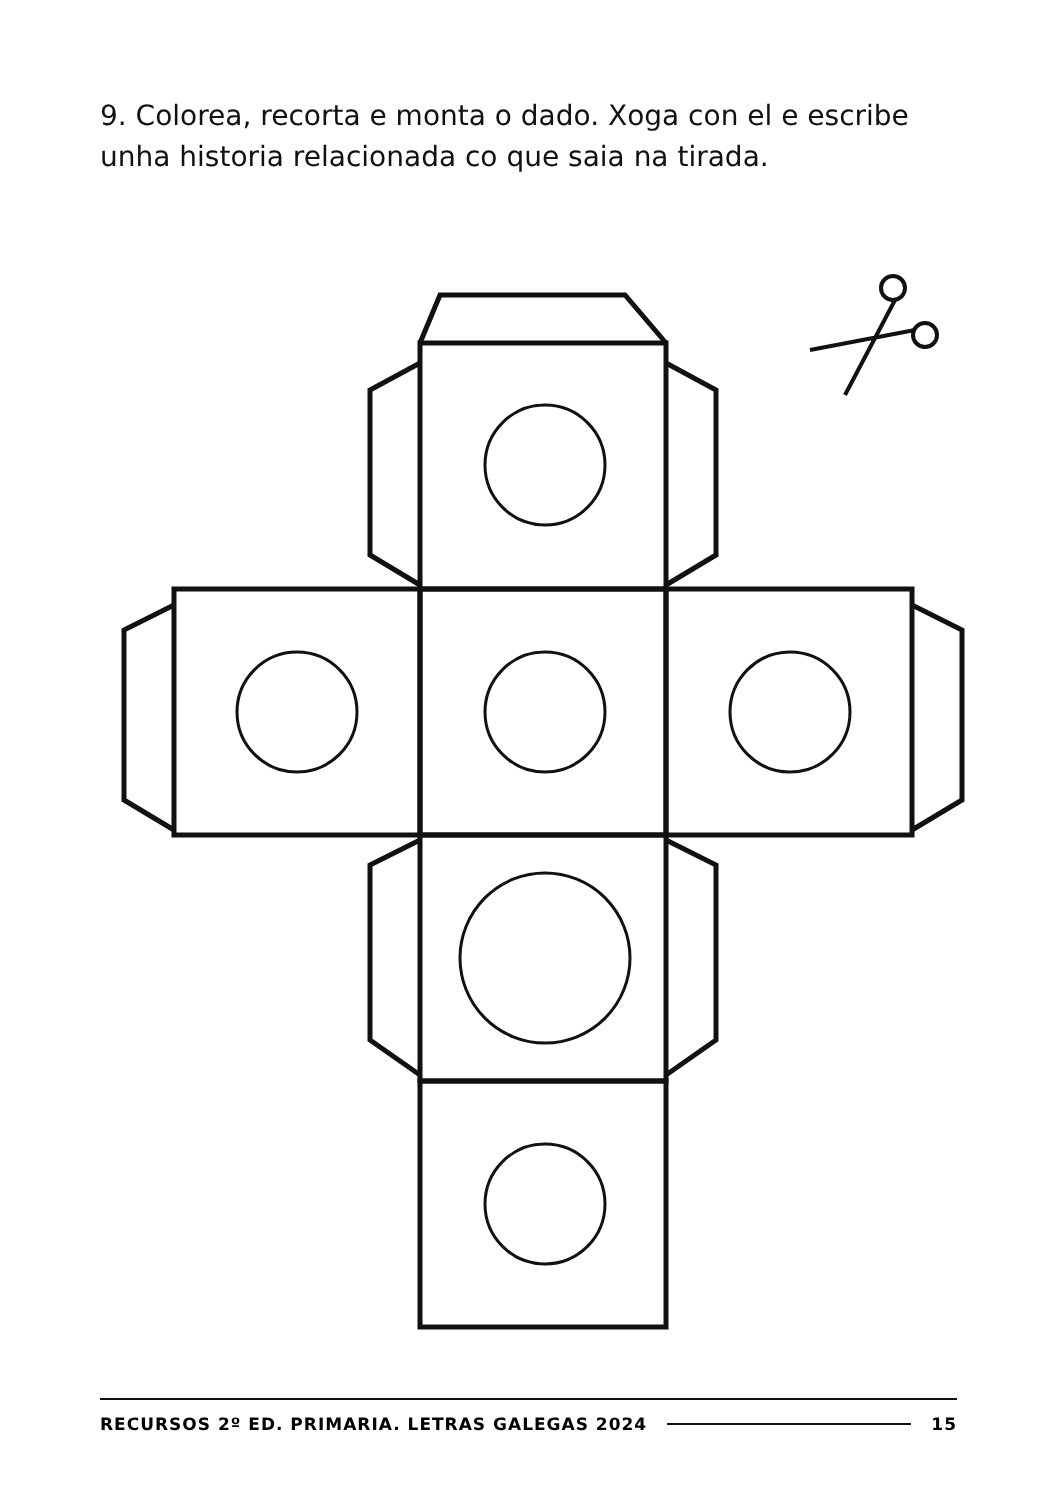9. Colorea, recorta e monta o dado. Xoga con el e escribe unha historia relacionada co que saia na tirada.
RECURSOS 2º ED. PRIMARIA. LETRAS GALEGAS 2024 15